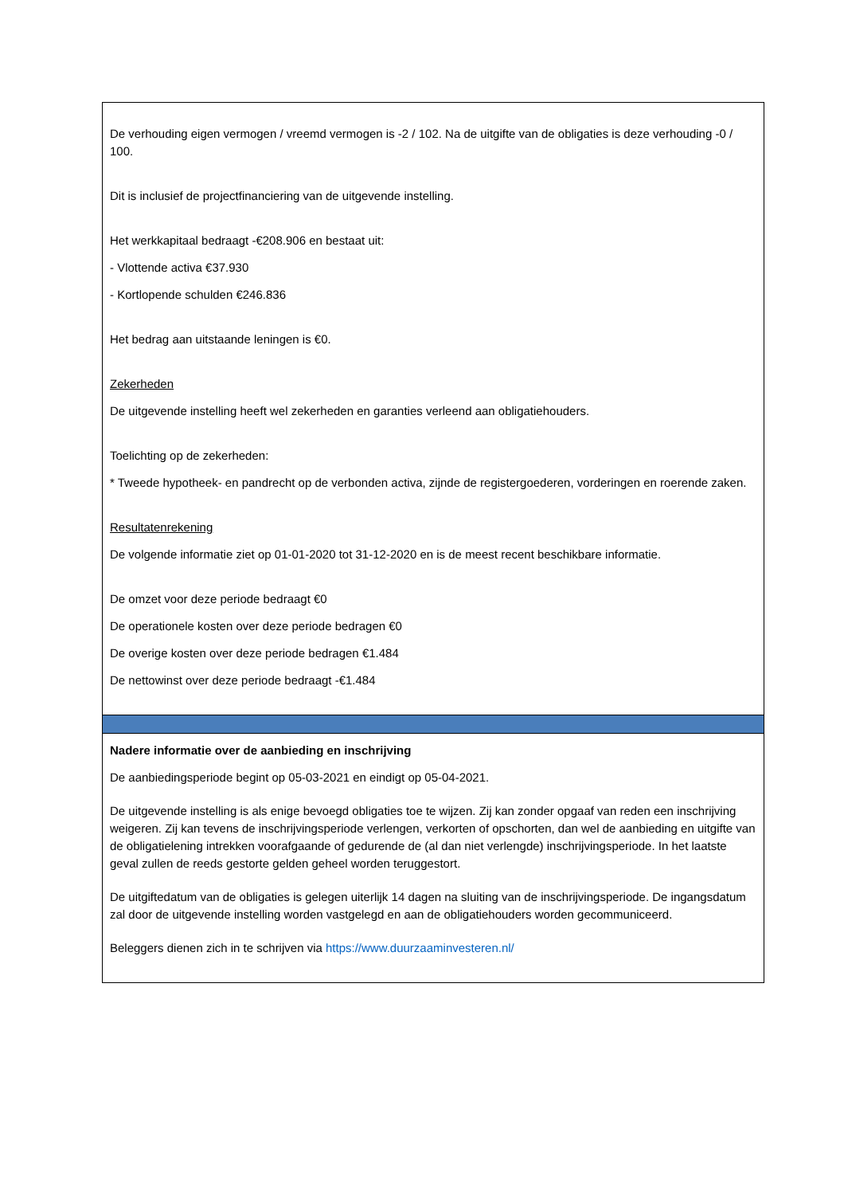De verhouding eigen vermogen / vreemd vermogen is -2 / 102. Na de uitgifte van de obligaties is deze verhouding -0 / 100.
Dit is inclusief de projectfinanciering van de uitgevende instelling.
Het werkkapitaal bedraagt -€208.906 en bestaat uit:
- Vlottende activa €37.930
- Kortlopende schulden €246.836
Het bedrag aan uitstaande leningen is €0.
Zekerheden
De uitgevende instelling heeft wel zekerheden en garanties verleend aan obligatiehouders.
Toelichting op de zekerheden:
* Tweede hypotheek- en pandrecht op de verbonden activa, zijnde de registergoederen, vorderingen en roerende zaken.
Resultatenrekening
De volgende informatie ziet op 01-01-2020 tot 31-12-2020 en is de meest recent beschikbare informatie.
De omzet voor deze periode bedraagt €0
De operationele kosten over deze periode bedragen €0
De overige kosten over deze periode bedragen €1.484
De nettowinst over deze periode bedraagt -€1.484
Nadere informatie over de aanbieding en inschrijving
De aanbiedingsperiode begint op 05-03-2021 en eindigt op 05-04-2021.
De uitgevende instelling is als enige bevoegd obligaties toe te wijzen. Zij kan zonder opgaaf van reden een inschrijving weigeren. Zij kan tevens de inschrijvingsperiode verlengen, verkorten of opschorten, dan wel de aanbieding en uitgifte van de obligatielening intrekken voorafgaande of gedurende de (al dan niet verlengde) inschrijvingsperiode. In het laatste geval zullen de reeds gestorte gelden geheel worden teruggestort.
De uitgiftedatum van de obligaties is gelegen uiterlijk 14 dagen na sluiting van de inschrijvingsperiode. De ingangsdatum zal door de uitgevende instelling worden vastgelegd en aan de obligatiehouders worden gecommuniceerd.
Beleggers dienen zich in te schrijven via https://www.duurzaaminvesteren.nl/